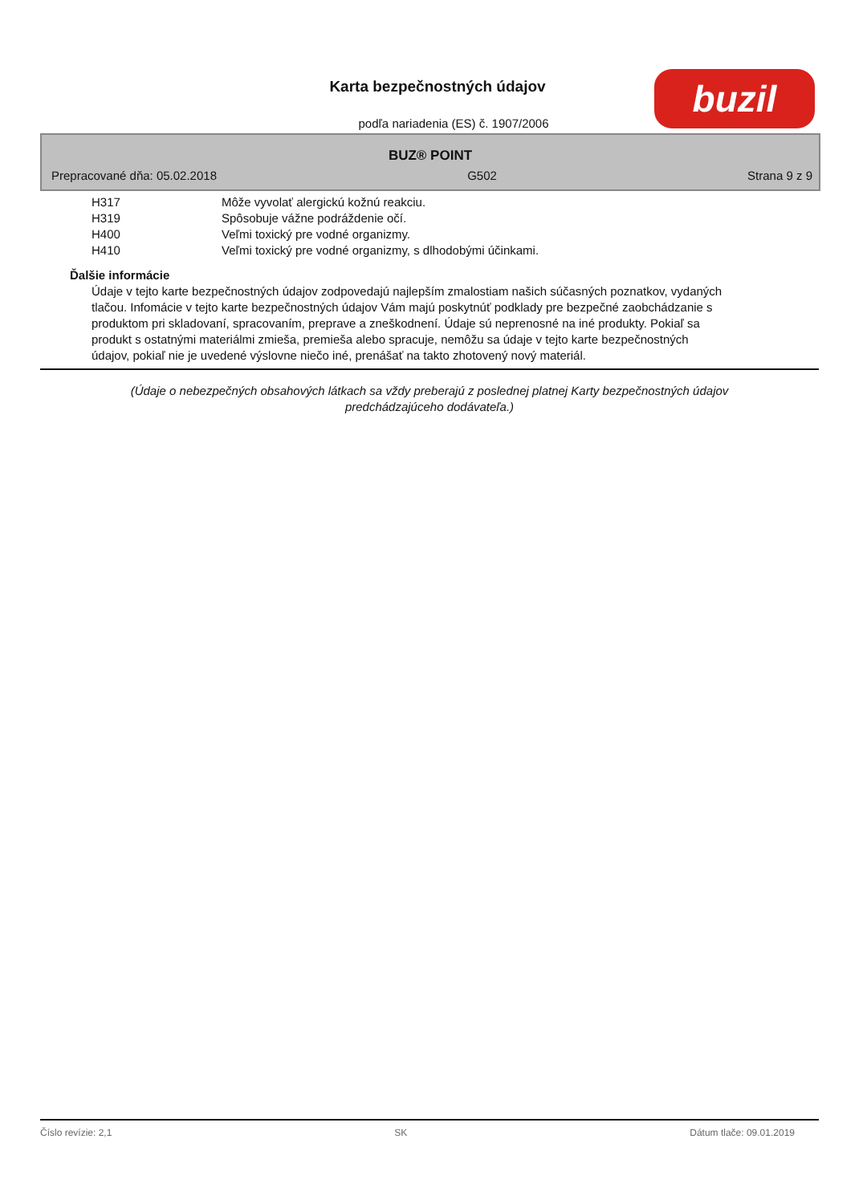Karta bezpečnostných údajov
podľa nariadenia (ES) č. 1907/2006
buzil
BUZ® POINT
Prepracované dňa: 05.02.2018 G502 Strana 9 z 9
H317 Môže vyvolať alergickú kožnú reakciu.
H319 Spôsobuje vážne podráždenie očí.
H400 Veľmi toxický pre vodné organizmy.
H410 Veľmi toxický pre vodné organizmy, s dlhodobými účinkami.
Ďalšie informácie
Údaje v tejto karte bezpečnostných údajov zodpovedajú najlepším zmalostiam našich súčasných poznatkov, vydaných tlačou. Infomácie v tejto karte bezpečnostných údajov Vám majú poskytnúť podklady pre bezpečné zaobchádzanie s produktom pri skladovaní, spracovaním, preprave a zneškodnení. Údaje sú neprenosné na iné produkty. Pokiaľ sa produkt s ostatnými materiálmi zmieša, premieša alebo spracuje, nemôžu sa údaje v tejto karte bezpečnostných údajov, pokiaľ nie je uvedené výslovne niečo iné, prenášať na takto zhotovený nový materiál.
(Údaje o nebezpečných obsahových látkach sa vždy preberajú z poslednej platnej Karty bezpečnostných údajov
predchádzajúceho dodávateľa.)
Číslo revízie: 2,1 SK Dátum tlače: 09.01.2019